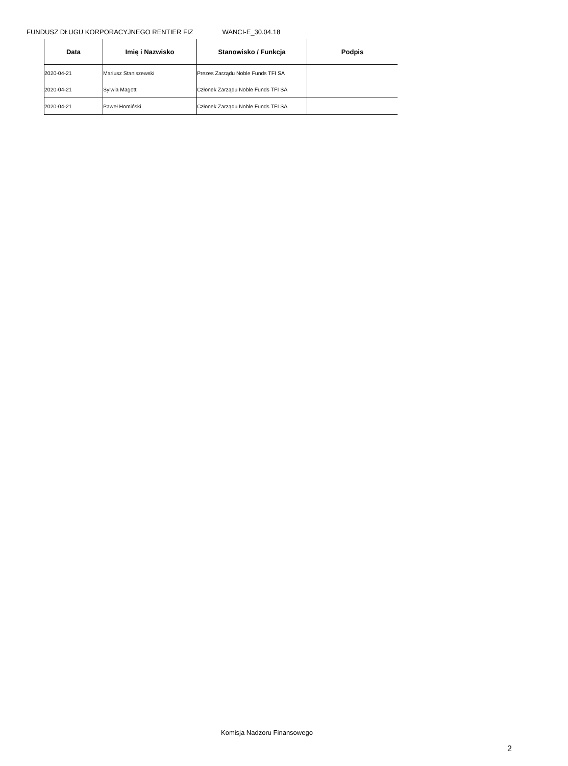FUNDUSZ DŁUGU KORPORACYJNEGO RENTIER FIZ WANCI-E_30.04.18
| Data | Imię i Nazwisko | Stanowisko / Funkcja | Podpis |
| --- | --- | --- | --- |
| 2020-04-21 | Mariusz Staniszewski | Prezes Zarządu Noble Funds TFI SA | |
| 2020-04-21 | Sylwia Magott | Członek Zarządu Noble Funds TFI SA | |
| 2020-04-21 | Paweł Homiński | Członek Zarządu Noble Funds TFI SA | |
Komisja Nadzoru Finansowego
2